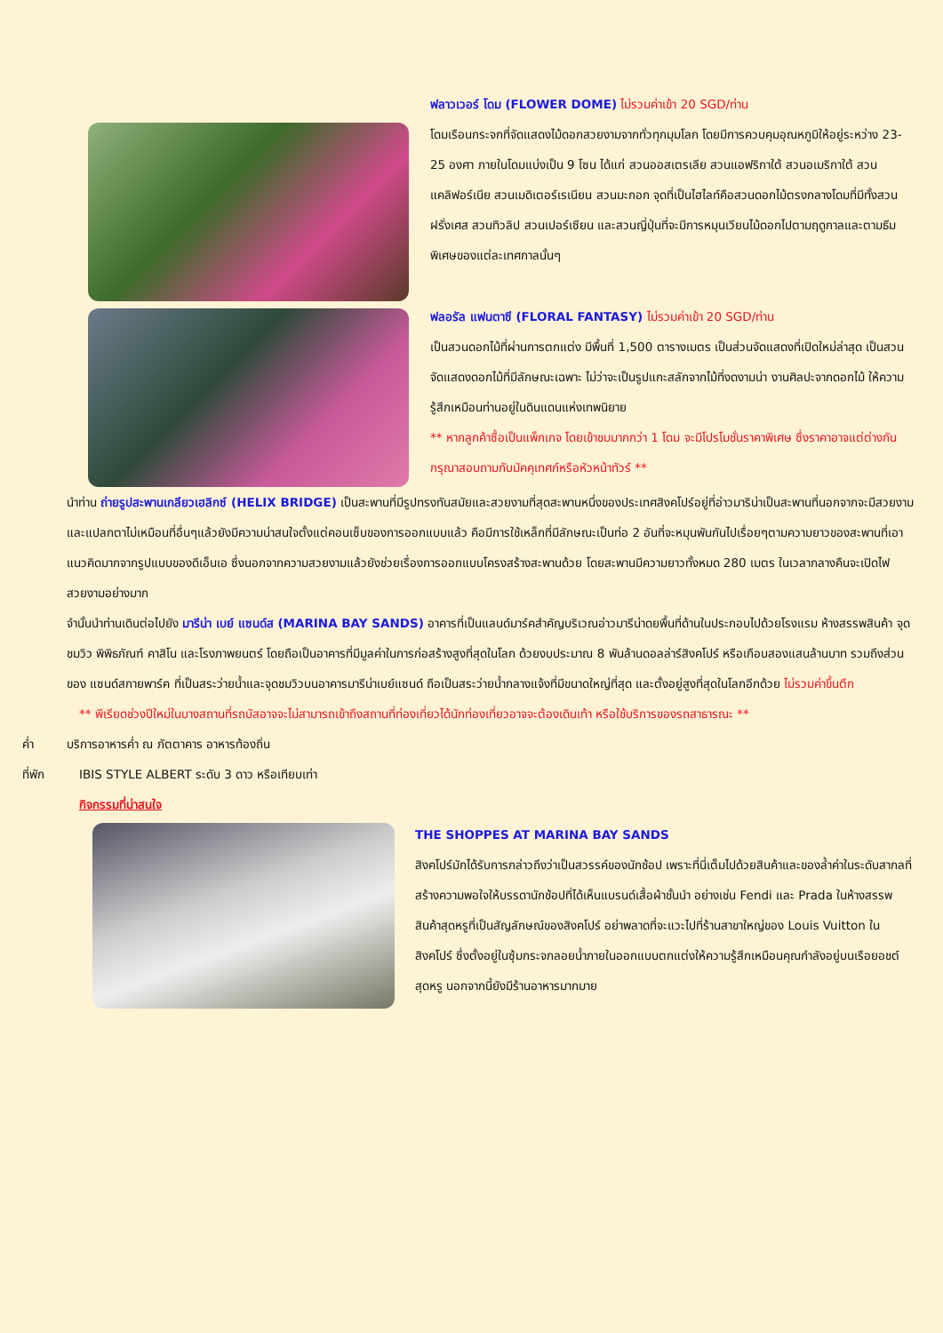ฟลาวเวอร์ โดม (FLOWER DOME) ไม่รวมค่าเข้า 20 SGD/ท่าน
โดมเรือนกระจกที่จัดแสดงไม้ดอกสวยงามจากทั่วทุกมุมโลก โดยมีการควบคุมอุณหภูมิให้อยู่ระหว่าง 23-25 องศา ภายในโดมแบ่งเป็น 9 โซน ได้แก่ สวนออสเตรเลีย สวนแอฟริกาใต้ สวนอเมริกาใต้ สวนแคลิฟอร์เนีย สวนเมดิเตอร์เรเนียน สวนมะกอก จุดที่เป็นไฮไลท์คือสวนดอกไม้ตรงกลางโดมที่มีทั้งสวนฝรั่งเศส สวนทิวลิป สวนเปอร์เซียน และสวนญี่ปุ่นที่จะมีการหมุนเวียนไม้ดอกไปตามฤดูกาลและตามธีมพิเศษของแต่ละเทศกาลนั้นๆ
ฟลอรัล แฟนตาซี (FLORAL FANTASY) ไม่รวมค่าเข้า 20 SGD/ท่าน
เป็นสวนดอกไม้ที่ผ่านการตกแต่ง มีพื้นที่ 1,500 ตารางเมตร เป็นส่วนจัดแสดงที่เปิดใหม่ล่าสุด เป็นสวนจัดแสดงดอกไม้ที่มีลักษณะเฉพาะ ไม่ว่าจะเป็นรูปแกะสลักจากไม้ที่งดงามน่า งานศิลปะจากดอกไม้ ให้ความรู้สึกเหมือนท่านอยู่ในดินแดนแห่งเทพนิยาย
** หากลูกค้าซื้อเป็นแพ็กเกจ โดยเข้าชมมากกว่า 1 โดม จะมีโปรโมชั่นราคาพิเศษ ซึ่งราคาอาจแต่ต่างกัน กรุณาสอบถามกับมัคคุเทศก์หรือหัวหน้าทัวร์ **
นำท่าน ถ่ายรูปสะพานเกลียวเฮลิกซ์ (HELIX BRIDGE) เป็นสะพานที่มีรูปทรงทันสมัยและสวยงามที่สุดสะพานหนึ่งของประเทศสิงคโปร์อยู่ที่อ่าวมาริน่าเป็นสะพานที่นอกจากจะมีสวยงามและแปลกตาไม่เหมือนที่อื่นๆแล้วยังมีความน่าสนใจตั้งแต่คอนเซ็บของการออกแบบแล้ว คือมีการใช้เหล็กที่มีลักษณะเป็นท่อ 2 อันที่จะหมุนพันกันไปเรื่อยๆตามความยาวของสะพานที่เอาแนวคิดมากจากรูปแบบของดีเอ็นเอ ซึ่งนอกจากความสวยงามแล้วยังช่วยเรื่องการออกแบบโครงสร้างสะพานด้วย โดยสะพานมีความยาวทั้งหมด 280 เมตร ในเวลากลางคืนจะเปิดไฟสวยงามอย่างมาก
จำนั้นนำท่านเดินต่อไปยัง มารีน่า เบย์ แซนด์ส (MARINA BAY SANDS) อาคารที่เป็นแลนด์มาร์คสำคัญบริเวณอ่าวมารีน่าดยพื้นที่ด้านในประกอบไปด้วยโรงแรม ห้างสรรพสินค้า จุดชมวิว พิพิธภัณฑ์ คาสิโน และโรงภาพยนตร์ โดยถือเป็นอาคารที่มีมูลค่าในการก่อสร้างสูงที่สุดในโลก ด้วยงบประมาณ 8 พันล้านดอลล่าร์สิงคโปร์ หรือเกือบสองแสนล้านบาท รวมถึงส่วนของ แซนด์สกายพาร์ค ที่เป็นสระว่ายน้ำและจุดชมวิวบนอาคารมารีน่าเบย์แซนด์ ถือเป็นสระว่ายน้ำกลางแจ้งที่มีขนาดใหญ่ที่สุด และตั้งอยู่สูงที่สุดในโลกอีกด้วย ไม่รวมค่าขึ้นตึก
** พีเรียดช่วงปีใหม่ในบางสถานที่รถบัสอาจจะไม่สามารถเข้าถึงสถานที่ท่องเที่ยวได้นักท่องเที่ยวอาจจะต้องเดินเท้า หรือใช้บริการของรถสาธารณะ **
ค่ำ บริการอาหารค่ำ ณ ภัตตาคาร อาหารท้องถิ่น
ที่พัก IBIS STYLE ALBERT ระดับ 3 ดาว หรือเทียบเท่า
กิจกรรมที่น่าสนใจ
THE SHOPPES AT MARINA BAY SANDS
สิงคโปร์มักได้รับการกล่าวถึงว่าเป็นสวรรค์ของนักช้อป เพราะที่นี่เต็มไปด้วยสินค้าและของล้ำค่าในระดับสากลที่สร้างความพอใจให้บรรดานักช้อปที่ได้เห็นแบรนด์เสื้อผ้าชั้นนำ อย่างเช่น Fendi และ Prada ในห้างสรรพสินค้าสุดหรูที่เป็นสัญลักษณ์ของสิงคโปร์ อย่าพลาดที่จะแวะไปที่ร้านสาขาใหญ่ของ Louis Vuitton ในสิงคโปร์ ซึ่งตั้งอยู่ในซุ้มกระจกลอยน้ำภายในออกแบบตกแต่งให้ความรู้สึกเหมือนคุณกำลังอยู่บนเรือยอชต์สุดหรู นอกจากนี้ยังมีร้านอาหารมากมาย